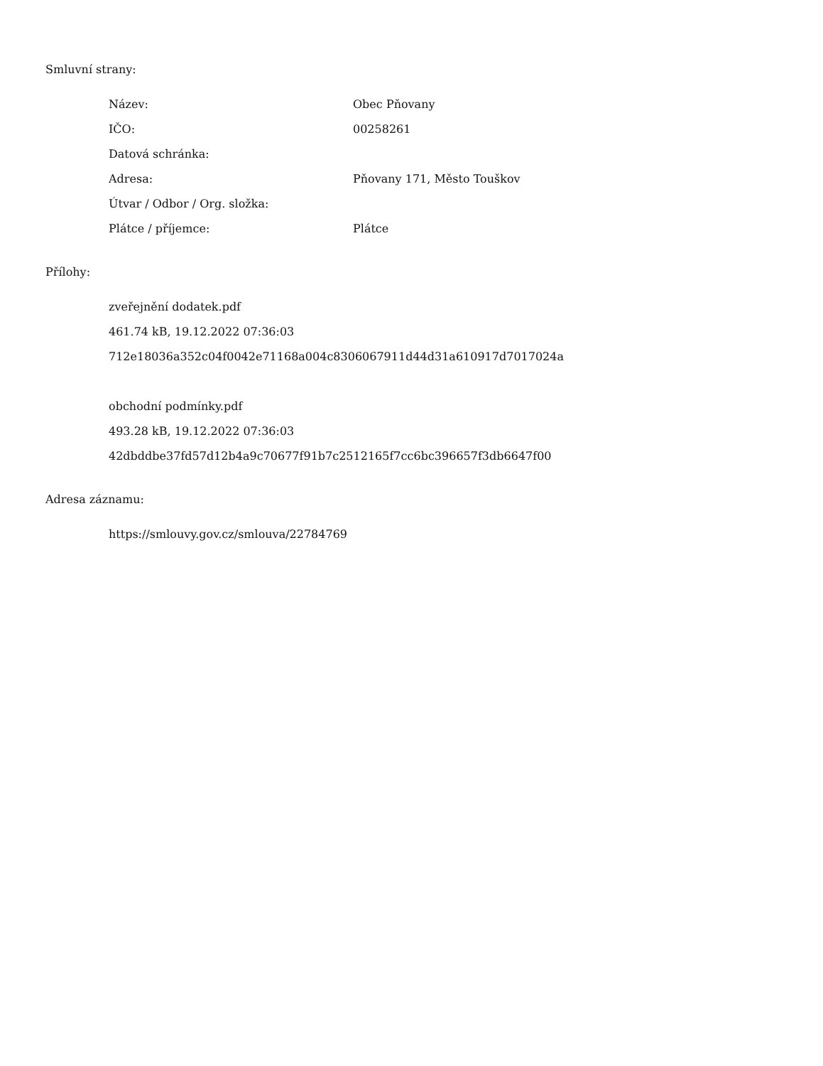Smluvní strany:
| Název: | Obec Pňovany |
| IČO: | 00258261 |
| Datová schránka: | |
| Adresa: | Pňovany 171, Město Touškov |
| Útvar / Odbor / Org. složka: | |
| Plátce / příjemce: | Plátce |
Přílohy:
zveřejnění dodatek.pdf
461.74 kB, 19.12.2022 07:36:03
712e18036a352c04f0042e71168a004c8306067911d44d31a610917d7017024a
obchodní podmínky.pdf
493.28 kB, 19.12.2022 07:36:03
42dbddbe37fd57d12b4a9c70677f91b7c2512165f7cc6bc396657f3db6647f00
Adresa záznamu:
https://smlouvy.gov.cz/smlouva/22784769